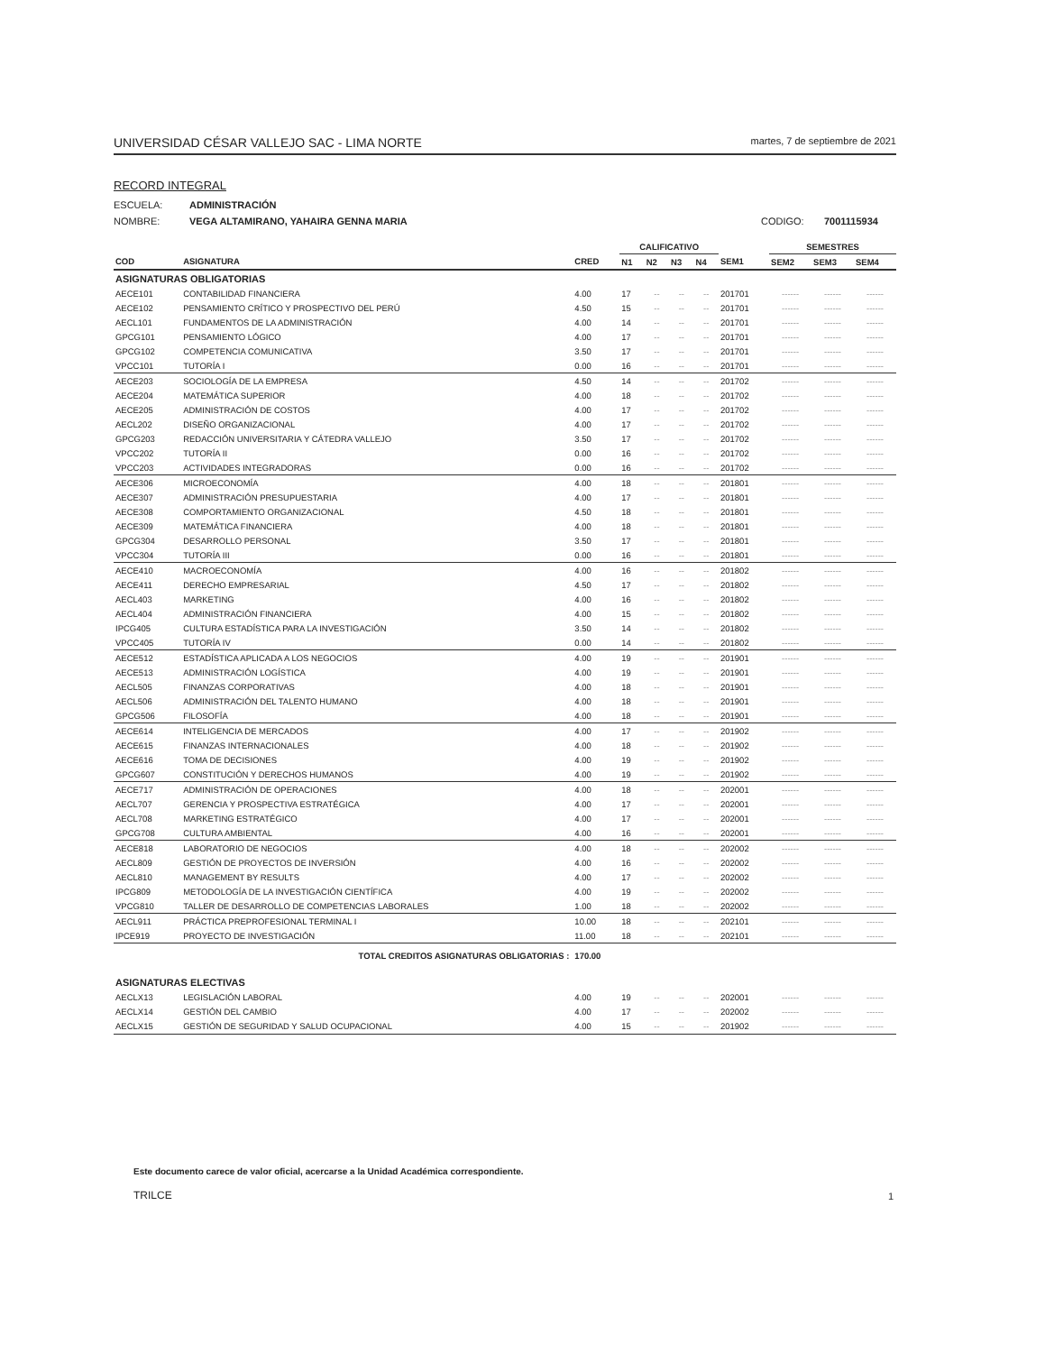UNIVERSIDAD CÉSAR VALLEJO SAC - LIMA NORTE martes, 7 de septiembre de 2021
RECORD INTEGRAL
ESCUELA: ADMINISTRACIÓN
NOMBRE: VEGA ALTAMIRANO, YAHAIRA GENNA MARIA CODIGO: 7001115934
| | | | CALIFICATIVO | | | | | SEMESTRES | | |
| --- | --- | --- | --- | --- | --- | --- | --- | --- | --- | --- |
| COD | ASIGNATURA | CRED | N1 | N2 | N3 | N4 | SEM1 | SEM2 | SEM3 | SEM4 |
| ASIGNATURAS OBLIGATORIAS | | | | | | | | | | |
| AECE101 | CONTABILIDAD FINANCIERA | 4.00 | 17 | -- | -- | -- | 201701 | ------ | ------ | ------ |
| AECE102 | PENSAMIENTO CRÍTICO Y PROSPECTIVO DEL PERÚ | 4.50 | 15 | -- | -- | -- | 201701 | ------ | ------ | ------ |
| AECL101 | FUNDAMENTOS DE LA ADMINISTRACIÓN | 4.00 | 14 | -- | -- | -- | 201701 | ------ | ------ | ------ |
| GPCG101 | PENSAMIENTO LÓGICO | 4.00 | 17 | -- | -- | -- | 201701 | ------ | ------ | ------ |
| GPCG102 | COMPETENCIA COMUNICATIVA | 3.50 | 17 | -- | -- | -- | 201701 | ------ | ------ | ------ |
| VPCC101 | TUTORÍA I | 0.00 | 16 | -- | -- | -- | 201701 | ------ | ------ | ------ |
| AECE203 | SOCIOLOGÍA DE LA EMPRESA | 4.50 | 14 | -- | -- | -- | 201702 | ------ | ------ | ------ |
| AECE204 | MATEMÁTICA SUPERIOR | 4.00 | 18 | -- | -- | -- | 201702 | ------ | ------ | ------ |
| AECE205 | ADMINISTRACIÓN DE COSTOS | 4.00 | 17 | -- | -- | -- | 201702 | ------ | ------ | ------ |
| AECL202 | DISEÑO ORGANIZACIONAL | 4.00 | 17 | -- | -- | -- | 201702 | ------ | ------ | ------ |
| GPCG203 | REDACCIÓN UNIVERSITARIA Y CÁTEDRA VALLEJO | 3.50 | 17 | -- | -- | -- | 201702 | ------ | ------ | ------ |
| VPCC202 | TUTORÍA II | 0.00 | 16 | -- | -- | -- | 201702 | ------ | ------ | ------ |
| VPCC203 | ACTIVIDADES INTEGRADORAS | 0.00 | 16 | -- | -- | -- | 201702 | ------ | ------ | ------ |
| AECE306 | MICROECONOMÍA | 4.00 | 18 | -- | -- | -- | 201801 | ------ | ------ | ------ |
| AECE307 | ADMINISTRACIÓN PRESUPUESTARIA | 4.00 | 17 | -- | -- | -- | 201801 | ------ | ------ | ------ |
| AECE308 | COMPORTAMIENTO ORGANIZACIONAL | 4.50 | 18 | -- | -- | -- | 201801 | ------ | ------ | ------ |
| AECE309 | MATEMÁTICA FINANCIERA | 4.00 | 18 | -- | -- | -- | 201801 | ------ | ------ | ------ |
| GPCG304 | DESARROLLO PERSONAL | 3.50 | 17 | -- | -- | -- | 201801 | ------ | ------ | ------ |
| VPCC304 | TUTORÍA III | 0.00 | 16 | -- | -- | -- | 201801 | ------ | ------ | ------ |
| AECE410 | MACROECONOMÍA | 4.00 | 16 | -- | -- | -- | 201802 | ------ | ------ | ------ |
| AECE411 | DERECHO EMPRESARIAL | 4.50 | 17 | -- | -- | -- | 201802 | ------ | ------ | ------ |
| AECL403 | MARKETING | 4.00 | 16 | -- | -- | -- | 201802 | ------ | ------ | ------ |
| AECL404 | ADMINISTRACIÓN FINANCIERA | 4.00 | 15 | -- | -- | -- | 201802 | ------ | ------ | ------ |
| IPCG405 | CULTURA ESTADÍSTICA PARA LA INVESTIGACIÓN | 3.50 | 14 | -- | -- | -- | 201802 | ------ | ------ | ------ |
| VPCC405 | TUTORÍA IV | 0.00 | 14 | -- | -- | -- | 201802 | ------ | ------ | ------ |
| AECE512 | ESTADÍSTICA APLICADA A LOS NEGOCIOS | 4.00 | 19 | -- | -- | -- | 201901 | ------ | ------ | ------ |
| AECE513 | ADMINISTRACIÓN LOGÍSTICA | 4.00 | 19 | -- | -- | -- | 201901 | ------ | ------ | ------ |
| AECL505 | FINANZAS CORPORATIVAS | 4.00 | 18 | -- | -- | -- | 201901 | ------ | ------ | ------ |
| AECL506 | ADMINISTRACIÓN DEL TALENTO HUMANO | 4.00 | 18 | -- | -- | -- | 201901 | ------ | ------ | ------ |
| GPCG506 | FILOSOFÍA | 4.00 | 18 | -- | -- | -- | 201901 | ------ | ------ | ------ |
| AECE614 | INTELIGENCIA DE MERCADOS | 4.00 | 17 | -- | -- | -- | 201902 | ------ | ------ | ------ |
| AECE615 | FINANZAS INTERNACIONALES | 4.00 | 18 | -- | -- | -- | 201902 | ------ | ------ | ------ |
| AECE616 | TOMA DE DECISIONES | 4.00 | 19 | -- | -- | -- | 201902 | ------ | ------ | ------ |
| GPCG607 | CONSTITUCIÓN Y DERECHOS HUMANOS | 4.00 | 19 | -- | -- | -- | 201902 | ------ | ------ | ------ |
| AECE717 | ADMINISTRACIÓN DE OPERACIONES | 4.00 | 18 | -- | -- | -- | 202001 | ------ | ------ | ------ |
| AECL707 | GERENCIA Y PROSPECTIVA ESTRATÉGICA | 4.00 | 17 | -- | -- | -- | 202001 | ------ | ------ | ------ |
| AECL708 | MARKETING ESTRATÉGICO | 4.00 | 17 | -- | -- | -- | 202001 | ------ | ------ | ------ |
| GPCG708 | CULTURA AMBIENTAL | 4.00 | 16 | -- | -- | -- | 202001 | ------ | ------ | ------ |
| AECE818 | LABORATORIO DE NEGOCIOS | 4.00 | 18 | -- | -- | -- | 202002 | ------ | ------ | ------ |
| AECL809 | GESTIÓN DE PROYECTOS DE INVERSIÓN | 4.00 | 16 | -- | -- | -- | 202002 | ------ | ------ | ------ |
| AECL810 | MANAGEMENT BY RESULTS | 4.00 | 17 | -- | -- | -- | 202002 | ------ | ------ | ------ |
| IPCG809 | METODOLOGÍA DE LA INVESTIGACIÓN CIENTÍFICA | 4.00 | 19 | -- | -- | -- | 202002 | ------ | ------ | ------ |
| VPCG810 | TALLER DE DESARROLLO DE COMPETENCIAS LABORALES | 1.00 | 18 | -- | -- | -- | 202002 | ------ | ------ | ------ |
| AECL911 | PRÁCTICA PREPROFESIONAL TERMINAL I | 10.00 | 18 | -- | -- | -- | 202101 | ------ | ------ | ------ |
| IPCE919 | PROYECTO DE INVESTIGACIÓN | 11.00 | 18 | -- | -- | -- | 202101 | ------ | ------ | ------ |
| | TOTAL CREDITOS ASIGNATURAS OBLIGATORIAS : | 170.00 | | | | | | | | |
| ASIGNATURAS ELECTIVAS | | | | | | | | | | |
| AECLX13 | LEGISLACIÓN LABORAL | 4.00 | 19 | -- | -- | -- | 202001 | ------ | ------ | ------ |
| AECLX14 | GESTIÓN DEL CAMBIO | 4.00 | 17 | -- | -- | -- | 202002 | ------ | ------ | ------ |
| AECLX15 | GESTIÓN DE SEGURIDAD Y SALUD OCUPACIONAL | 4.00 | 15 | -- | -- | -- | 201902 | ------ | ------ | ------ |
Este documento carece de valor oficial, acercarse a la Unidad Académica correspondiente.
TRILCE 1